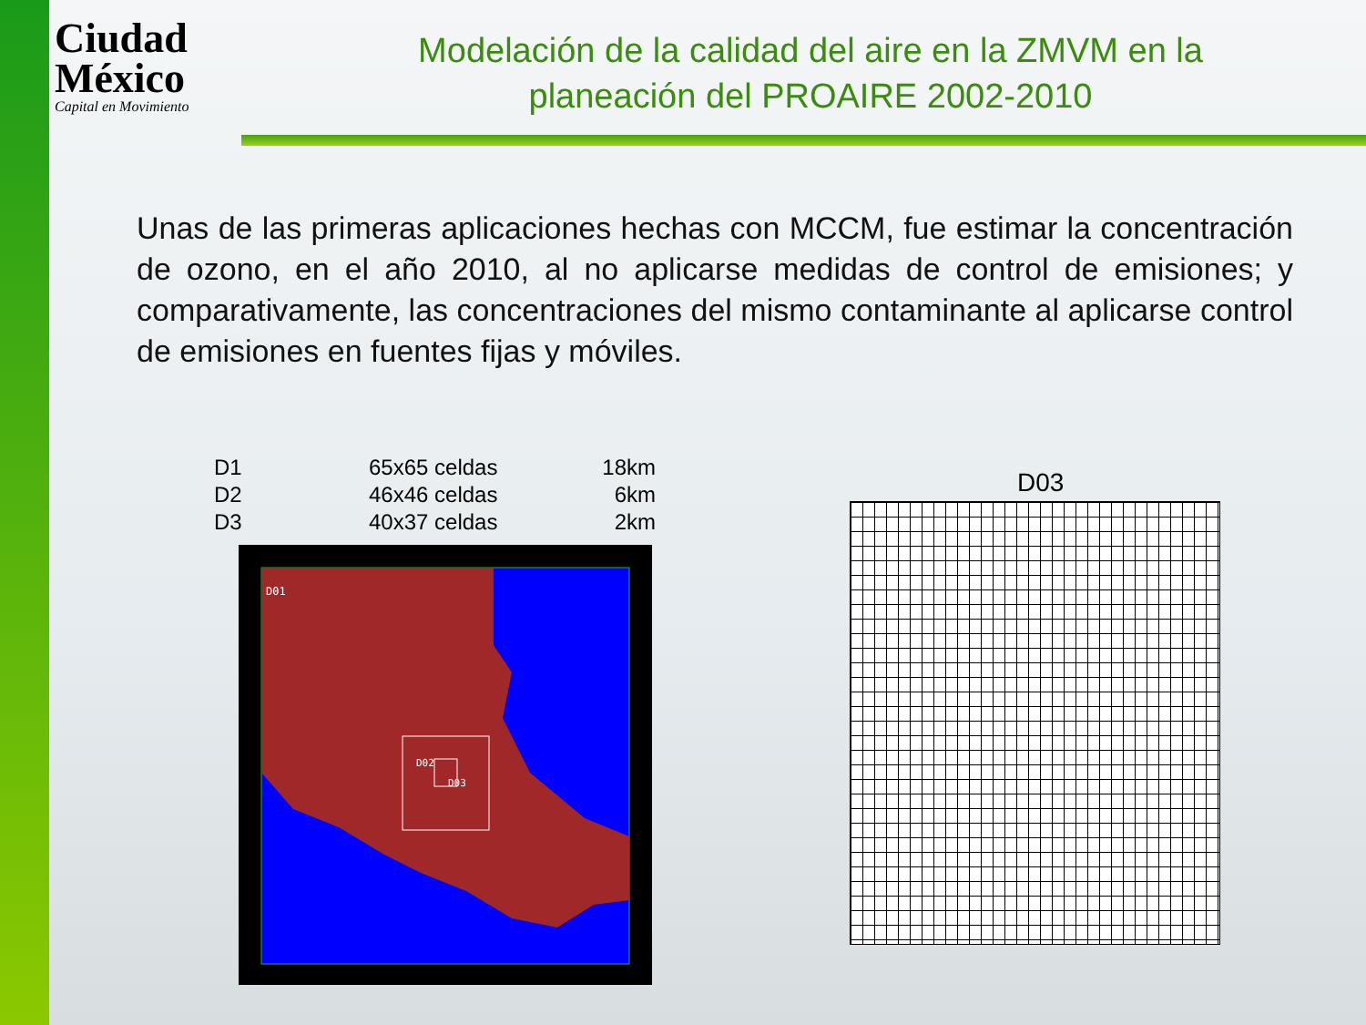Ciudad
México
Capital en Movimiento
Modelación de la calidad del aire en la ZMVM en la planeación del PROAIRE 2002-2010
Unas de las primeras aplicaciones hechas con MCCM, fue estimar la concentración de ozono, en el año 2010, al no aplicarse medidas de control de emisiones; y comparativamente, las concentraciones del mismo contaminante al aplicarse control de emisiones en fuentes fijas y móviles.
| D1 | 65x65 celdas | 18km |
| D2 | 46x46 celdas | 6km |
| D3 | 40x37 celdas | 2km |
D01
D02
D03
D03